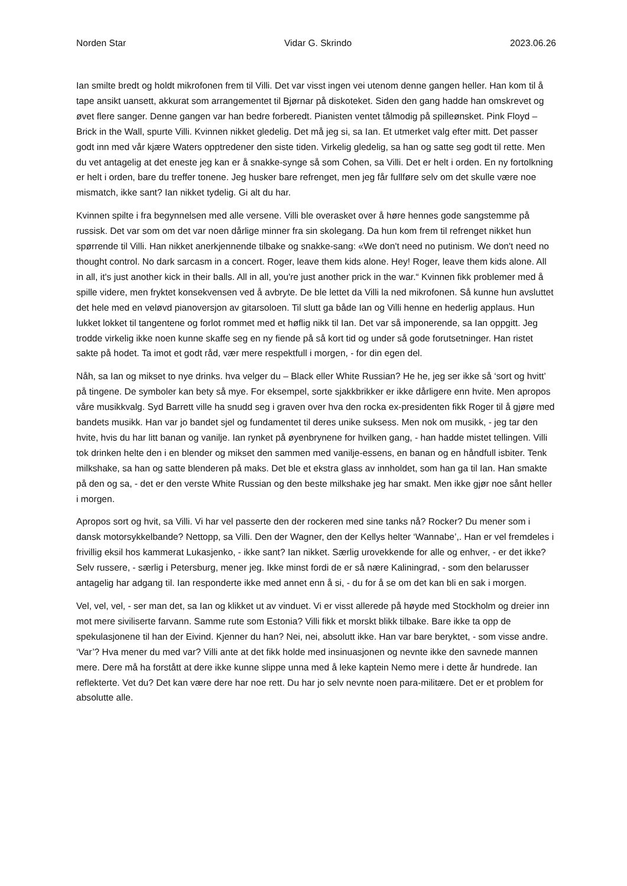Norden Star Vidar G. Skrindo 2023.06.26
Ian smilte bredt og holdt mikrofonen frem til Villi. Det var visst ingen vei utenom denne gangen heller. Han kom til å tape ansikt uansett, akkurat som arrangementet til Bjørnar på diskoteket. Siden den gang hadde han omskrevet og øvet flere sanger. Denne gangen var han bedre forberedt. Pianisten ventet tålmodig på spilleønsket. Pink Floyd – Brick in the Wall, spurte Villi. Kvinnen nikket gledelig. Det må jeg si, sa Ian. Et utmerket valg efter mitt. Det passer godt inn med vår kjære Waters opptredener den siste tiden. Virkelig gledelig, sa han og satte seg godt til rette. Men du vet antagelig at det eneste jeg kan er å snakke-synge så som Cohen, sa Villi. Det er helt i orden. En ny fortolkning er helt i orden, bare du treffer tonene. Jeg husker bare refrenget, men jeg får fullføre selv om det skulle være noe mismatch, ikke sant? Ian nikket tydelig. Gi alt du har.
Kvinnen spilte i fra begynnelsen med alle versene. Villi ble overasket over å høre hennes gode sangstemme på russisk. Det var som om det var noen dårlige minner fra sin skolegang. Da hun kom frem til refrenget nikket hun spørrende til Villi. Han nikket anerkjennende tilbake og snakke-sang: «We don't need no putinism. We don't need no thought control. No dark sarcasm in a concert. Roger, leave them kids alone. Hey! Roger, leave them kids alone. All in all, it's just another kick in their balls. All in all, you're just another prick in the war.“ Kvinnen fikk problemer med å spille videre, men fryktet konsekvensen ved å avbryte. De ble lettet da Villi la ned mikrofonen. Så kunne hun avsluttet det hele med en veløvd pianoversjon av gitarsoloen. Til slutt ga både Ian og Villi henne en hederlig applaus. Hun lukket lokket til tangentene og forlot rommet med et høflig nikk til Ian. Det var så imponerende, sa Ian oppgitt. Jeg trodde virkelig ikke noen kunne skaffe seg en ny fiende på så kort tid og under så gode forutsetninger. Han ristet sakte på hodet. Ta imot et godt råd, vær mere respektfull i morgen, - for din egen del.
Nåh, sa Ian og mikset to nye drinks. hva velger du – Black eller White Russian? He he, jeg ser ikke så ‘sort og hvitt’ på tingene. De symboler kan bety så mye. For eksempel, sorte sjakkbrikker er ikke dårligere enn hvite. Men apropos våre musikkvalg. Syd Barrett ville ha snudd seg i graven over hva den rocka ex-presidenten fikk Roger til å gjøre med bandets musikk. Han var jo bandet sjel og fundamentet til deres unike suksess. Men nok om musikk, - jeg tar den hvite, hvis du har litt banan og vanilje. Ian rynket på øyenbrynene for hvilken gang, - han hadde mistet tellingen. Villi tok drinken helte den i en blender og mikset den sammen med vanilje-essens, en banan og en håndfull isbiter. Tenk milkshake, sa han og satte blenderen på maks. Det ble et ekstra glass av innholdet, som han ga til Ian. Han smakte på den og sa, - det er den verste White Russian og den beste milkshake jeg har smakt. Men ikke gjør noe sånt heller i morgen.
Apropos sort og hvit, sa Villi. Vi har vel passerte den der rockeren med sine tanks nå? Rocker? Du mener som i dansk motorsykkelbande? Nettopp, sa Villi. Den der Wagner, den der Kellys helter ‘Wannabe’,. Han er vel fremdeles i frivillig eksil hos kammerat Lukasjenko, - ikke sant? Ian nikket. Særlig urovekkende for alle og enhver, - er det ikke? Selv russere, - særlig i Petersburg, mener jeg. Ikke minst fordi de er så nære Kaliningrad, - som den belarusser antagelig har adgang til. Ian responderte ikke med annet enn å si, - du for å se om det kan bli en sak i morgen.
Vel, vel, vel, - ser man det, sa Ian og klikket ut av vinduet. Vi er visst allerede på høyde med Stockholm og dreier inn mot mere siviliserte farvann. Samme rute som Estonia? Villi fikk et morskt blikk tilbake. Bare ikke ta opp de spekulasjonene til han der Eivind. Kjenner du han? Nei, nei, absolutt ikke. Han var bare beryktet, - som visse andre. ‘Var’? Hva mener du med var? Villi ante at det fikk holde med insinuasjonen og nevnte ikke den savnede mannen mere. Dere må ha forstått at dere ikke kunne slippe unna med å leke kaptein Nemo mere i dette år hundrede. Ian reflekterte. Vet du? Det kan være dere har noe rett. Du har jo selv nevnte noen para-militære. Det er et problem for absolutte alle.